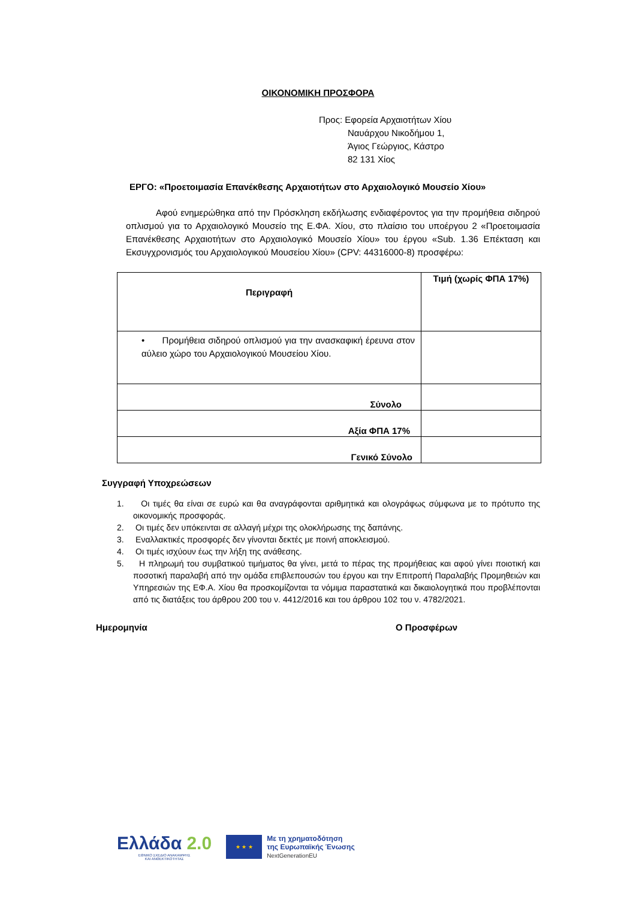ΟΙΚΟΝΟΜΙΚΗ ΠΡΟΣΦΟΡΑ
Προς: Εφορεία Αρχαιοτήτων Χίου
Ναυάρχου Νικοδήμου 1,
Άγιος Γεώργιος, Κάστρο
82 131 Χίος
ΕΡΓΟ: «Προετοιμασία Επανέκθεσης Αρχαιοτήτων στο Αρχαιολογικό Μουσείο Χίου»
Αφού ενημερώθηκα από την Πρόσκληση εκδήλωσης ενδιαφέροντος για την προμήθεια σιδηρού οπλισμού για το Αρχαιολογικό Μουσείο της Ε.ΦΑ. Χίου, στο πλαίσιο του υποέργου 2 «Προετοιμασία Επανέκθεσης Αρχαιοτήτων στο Αρχαιολογικό Μουσείο Χίου» του έργου «Sub. 1.36 Επέκταση και Εκσυγχρονισμός του Αρχαιολογικού Μουσείου Χίου» (CPV: 44316000-8) προσφέρω:
| Περιγραφή | Τιμή (χωρίς ΦΠΑ 17%) |
| --- | --- |
| • Προμήθεια σιδηρού οπλισμού για την ανασκαφική έρευνα στον αύλειο χώρο του Αρχαιολογικού Μουσείου Χίου. | |
| Σύνολο | |
| Αξία ΦΠΑ 17% | |
| Γενικό Σύνολο | |
Συγγραφή Υποχρεώσεων
1. Οι τιμές θα είναι σε ευρώ και θα αναγράφονται αριθμητικά και ολογράφως σύμφωνα με το πρότυπο της οικονομικής προσφοράς.
2. Οι τιμές δεν υπόκεινται σε αλλαγή μέχρι της ολοκλήρωσης της δαπάνης.
3. Εναλλακτικές προσφορές δεν γίνονται δεκτές με ποινή αποκλεισμού.
4. Οι τιμές ισχύουν έως την λήξη της ανάθεσης.
5. Η πληρωμή του συμβατικού τιμήματος θα γίνει, μετά το πέρας της προμήθειας και αφού γίνει ποιοτική και ποσοτική παραλαβή από την ομάδα επιβλεπουσών του έργου και την Επιτροπή Παραλαβής Προμηθειών και Υπηρεσιών της ΕΦ.Α. Χίου θα προσκομίζονται τα νόμιμα παραστατικά και δικαιολογητικά που προβλέπονται από τις διατάξεις του άρθρου 200 του ν. 4412/2016 και του άρθρου 102 του ν. 4782/2021.
Ημερομηνία Ο Προσφέρων
Ελλάδα 2.0
ΕΘΝΙΚΟ ΣΧΕΔΙΟ ΑΝΑΚΑΜΨΗΣ
ΚΑΙ ΑΝΘΕΚΤΙΚΟΤΗΤΑΣ
★ ★ ★
Με τη χρηματοδότηση
της Ευρωπαϊκής Ένωσης
NextGenerationEU